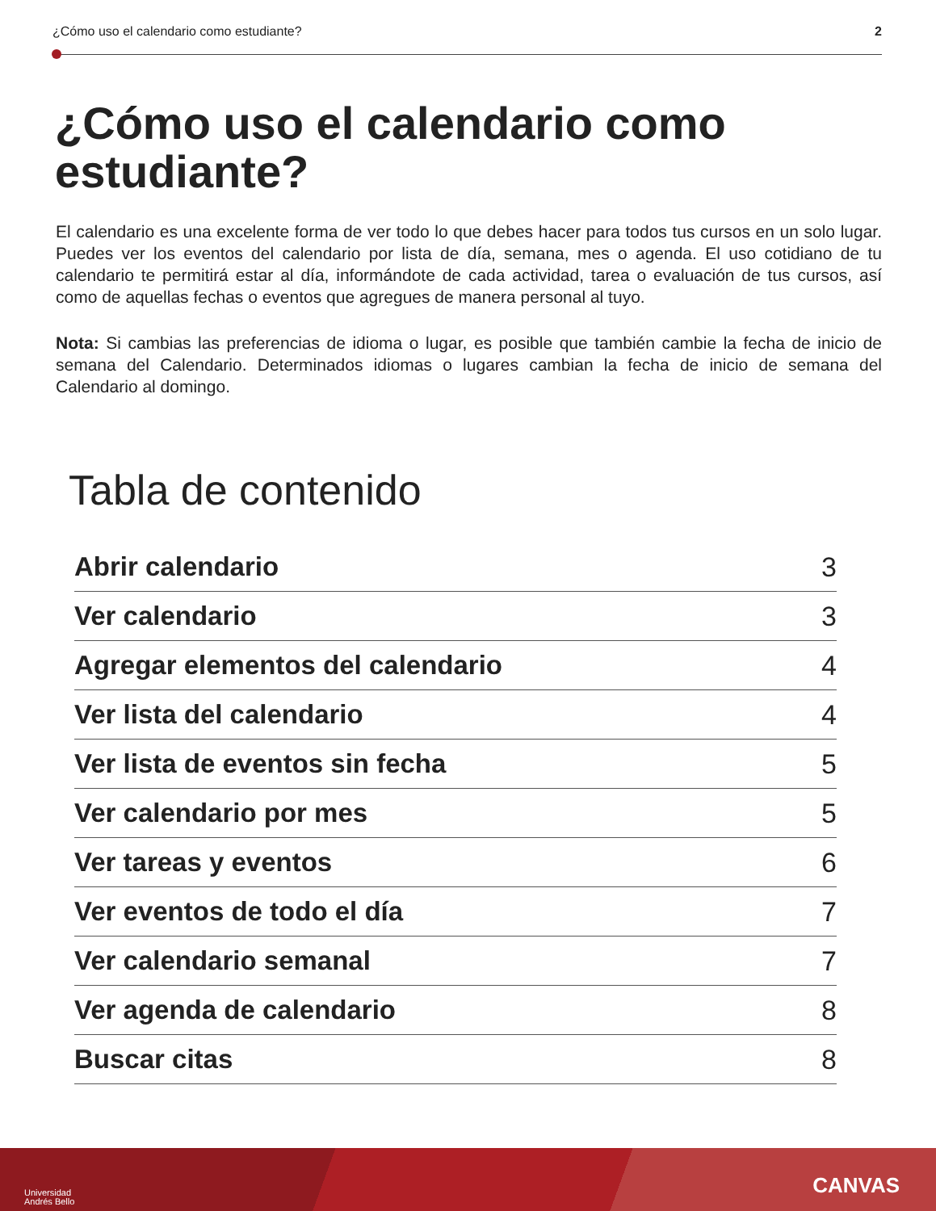¿Cómo uso el calendario como estudiante? 2
¿Cómo uso el calendario como estudiante?
El calendario es una excelente forma de ver todo lo que debes hacer para todos tus cursos en un solo lugar. Puedes ver los eventos del calendario por lista de día, semana, mes o agenda. El uso cotidiano de tu calendario te permitirá estar al día, informándote de cada actividad, tarea o evaluación de tus cursos, así como de aquellas fechas o eventos que agregues de manera personal al tuyo.
Nota: Si cambias las preferencias de idioma o lugar, es posible que también cambie la fecha de inicio de semana del Calendario. Determinados idiomas o lugares cambian la fecha de inicio de semana del Calendario al domingo.
Tabla de contenido
Abrir calendario 3
Ver calendario 3
Agregar elementos del calendario 4
Ver lista del calendario 4
Ver lista de eventos sin fecha 5
Ver calendario por mes 5
Ver tareas y eventos 6
Ver eventos de todo el día 7
Ver calendario semanal 7
Ver agenda de calendario 8
Buscar citas 8
Universidad
Andrés Bello
CANVAS